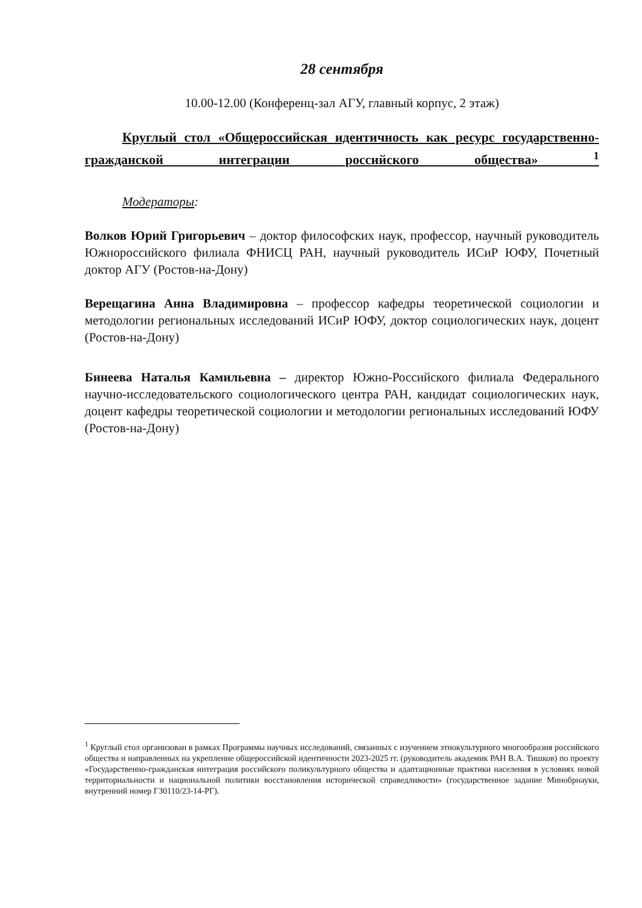28 сентября
10.00-12.00 (Конференц-зал АГУ, главный корпус, 2 этаж)
Круглый стол «Общероссийская идентичность как ресурс государственно-гражданской интеграции российского общества» <sup>1</sup>
Модераторы:
Волков Юрий Григорьевич – доктор философских наук, профессор, научный руководитель Южнороссийского филиала ФНИСЦ РАН, научный руководитель ИСиР ЮФУ, Почетный доктор АГУ (Ростов-на-Дону)
Верещагина Анна Владимировна – профессор кафедры теоретической социологии и методологии региональных исследований ИСиР ЮФУ, доктор социологических наук, доцент (Ростов-на-Дону)
Бинеева Наталья Камильевна – директор Южно-Российского филиала Федерального научно-исследовательского социологического центра РАН, кандидат социологических наук, доцент кафедры теоретической социологии и методологии региональных исследований ЮФУ (Ростов-на-Дону)
<sup>1</sup> Круглый стол организован в рамках Программы научных исследований, связанных с изучением этнокультурного многообразия российского общества и направленных на укрепление общероссийской идентичности 2023-2025 гг. (руководитель академик РАН В.А. Тишков) по проекту «Государственно-гражданская интеграция российского поликультурного общества и адаптационные практики населения в условиях новой территориальности и национальной политики восстановления исторической справедливости» (государственное задание Минобрнауки, внутренний номер ГЗ0110/23-14-РГ).